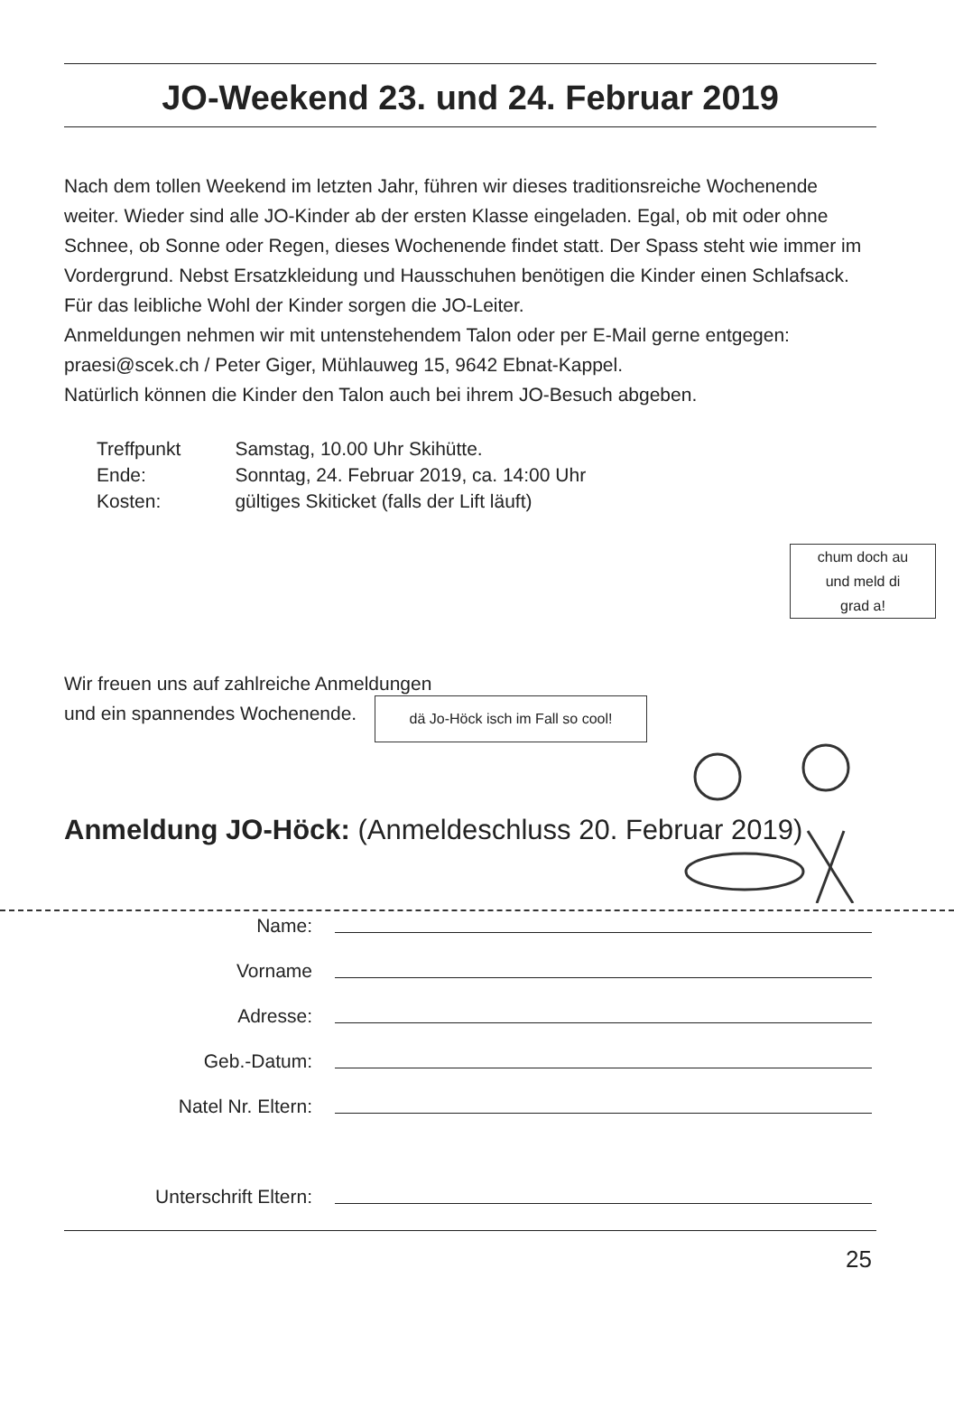JO-Weekend 23. und 24. Februar 2019
Nach dem tollen Weekend im letzten Jahr, führen wir dieses traditionsreiche Wochenende weiter. Wieder sind alle JO-Kinder ab der ersten Klasse eingeladen. Egal, ob mit oder ohne Schnee, ob Sonne oder Regen, dieses Wochenende findet statt. Der Spass steht wie immer im Vordergrund. Nebst Ersatzkleidung und Hausschuhen benötigen die Kinder einen Schlafsack. Für das leibliche Wohl der Kinder sorgen die JO-Leiter.
Anmeldungen nehmen wir mit untenstehendem Talon oder per E-Mail gerne entgegen:
praesi@scek.ch / Peter Giger, Mühlauweg 15, 9642 Ebnat-Kappel.
Natürlich können die Kinder den Talon auch bei ihrem JO-Besuch abgeben.
| Treffpunkt | Samstag, 10.00 Uhr Skihütte. |
| Ende: | Sonntag, 24. Februar 2019, ca. 14:00 Uhr |
| Kosten: | gültiges Skiticket (falls der Lift läuft) |
Wir freuen uns auf zahlreiche Anmeldungen
und ein spannendes Wochenende.
Anmeldung JO-Höck: (Anmeldeschluss 20. Februar 2019)
Name:
Vorname
Adresse:
Geb.-Datum:
Natel Nr. Eltern:
Unterschrift Eltern:
25
chum doch au
und meld di
grad a!
dä Jo-Höck isch im Fall so cool!